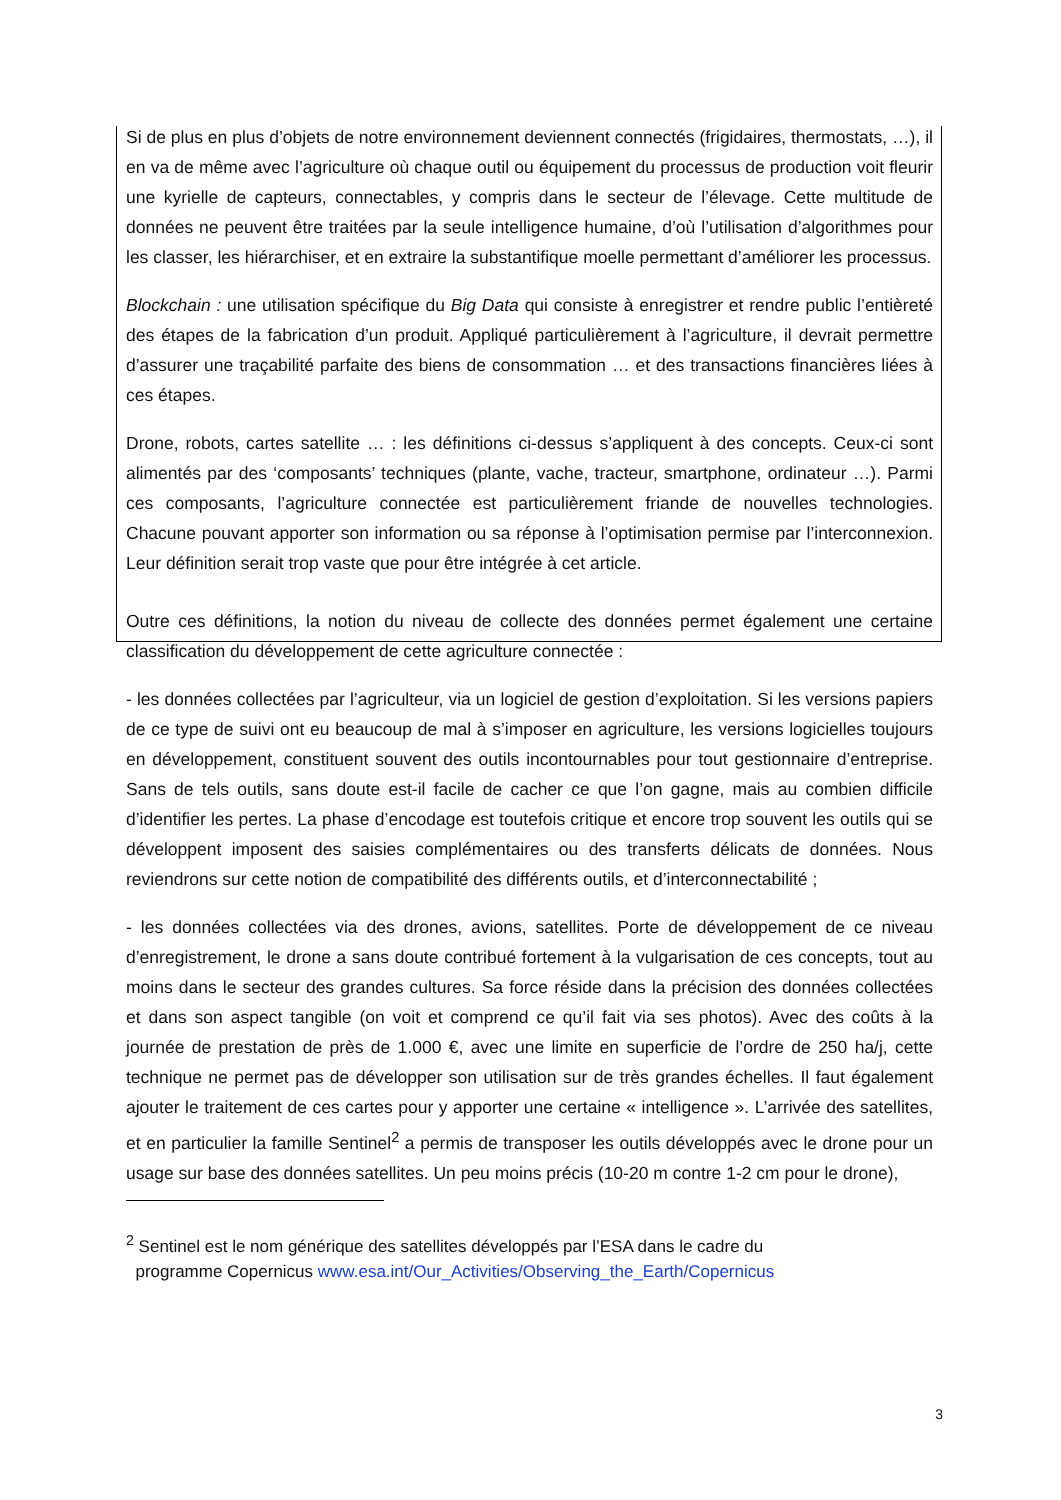Si de plus en plus d’objets de notre environnement deviennent connectés (frigidaires, thermostats, …), il en va de même avec l’agriculture où chaque outil ou équipement du processus de production voit fleurir une kyrielle de capteurs, connectables, y compris dans le secteur de l’élevage. Cette multitude de données ne peuvent être traitées par la seule intelligence humaine, d’où l’utilisation d’algorithmes pour les classer, les hiérarchiser, et en extraire la substantifique moelle permettant d’améliorer les processus.
Blockchain : une utilisation spécifique du Big Data qui consiste à enregistrer et rendre public l’entièreté des étapes de la fabrication d’un produit. Appliqué particulièrement à l’agriculture, il devrait permettre d’assurer une traçabilité parfaite des biens de consommation … et des transactions financières liées à ces étapes.
Drone, robots, cartes satellite … : les définitions ci-dessus s’appliquent à des concepts. Ceux-ci sont alimentés par des ‘composants’ techniques (plante, vache, tracteur, smartphone, ordinateur …). Parmi ces composants, l’agriculture connectée est particulièrement friande de nouvelles technologies. Chacune pouvant apporter son information ou sa réponse à l’optimisation permise par l’interconnexion. Leur définition serait trop vaste que pour être intégrée à cet article.
Outre ces définitions, la notion du niveau de collecte des données permet également une certaine classification du développement de cette agriculture connectée :
- les données collectées par l’agriculteur, via un logiciel de gestion d’exploitation. Si les versions papiers de ce type de suivi ont eu beaucoup de mal à s’imposer en agriculture, les versions logicielles toujours en développement, constituent souvent des outils incontournables pour tout gestionnaire d’entreprise. Sans de tels outils, sans doute est-il facile de cacher ce que l’on gagne, mais au combien difficile d’identifier les pertes. La phase d’encodage est toutefois critique et encore trop souvent les outils qui se développent imposent des saisies complémentaires ou des transferts délicats de données. Nous reviendrons sur cette notion de compatibilité des différents outils, et d’interconnectabilité ;
- les données collectées via des drones, avions, satellites. Porte de développement de ce niveau d’enregistrement, le drone a sans doute contribué fortement à la vulgarisation de ces concepts, tout au moins dans le secteur des grandes cultures. Sa force réside dans la précision des données collectées et dans son aspect tangible (on voit et comprend ce qu’il fait via ses photos). Avec des coûts à la journée de prestation de près de 1.000 €, avec une limite en superficie de l’ordre de 250 ha/j, cette technique ne permet pas de développer son utilisation sur de très grandes échelles. Il faut également ajouter le traitement de ces cartes pour y apporter une certaine « intelligence ». L’arrivée des satellites, et en particulier la famille Sentinel<sup>2</sup> a permis de transposer les outils développés avec le drone pour un usage sur base des données satellites. Un peu moins précis (10-20 m contre 1-2 cm pour le drone),
<sup>2</sup> Sentinel est le nom générique des satellites développés par l’ESA dans le cadre du
programme Copernicus www.esa.int/Our_Activities/Observing_the_Earth/Copernicus
3